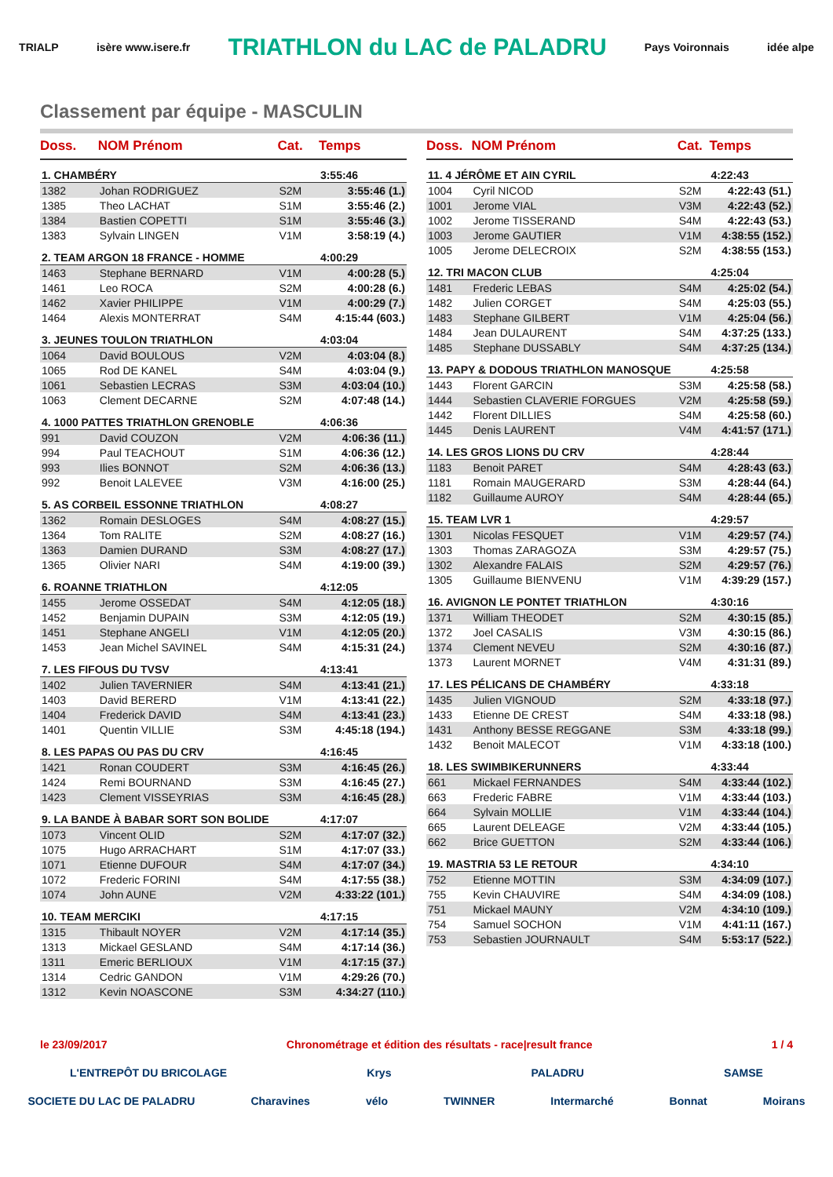TRIALP isère www.isere.fr TRIATHLON du LAC de PALADRU Pays Voironnais idée alpe
Classement par équipe - MASCULIN
| Doss. | NOM Prénom | Cat. | Temps |
| --- | --- | --- | --- |
| 1. CHAMBÉRY | | | 3:55:46 |
| 1382 | Johan RODRIGUEZ | S2M | 3:55:46 (1.) |
| 1385 | Theo LACHAT | S1M | 3:55:46 (2.) |
| 1384 | Bastien COPETTI | S1M | 3:55:46 (3.) |
| 1383 | Sylvain LINGEN | V1M | 3:58:19 (4.) |
| 2. TEAM ARGON 18 FRANCE - HOMME | | | 4:00:29 |
| 1463 | Stephane BERNARD | V1M | 4:00:28 (5.) |
| 1461 | Leo ROCA | S2M | 4:00:28 (6.) |
| 1462 | Xavier PHILIPPE | V1M | 4:00:29 (7.) |
| 1464 | Alexis MONTERRAT | S4M | 4:15:44 (603.) |
| 3. JEUNES TOULON TRIATHLON | | | 4:03:04 |
| 1064 | David BOULOUS | V2M | 4:03:04 (8.) |
| 1065 | Rod DE KANEL | S4M | 4:03:04 (9.) |
| 1061 | Sebastien LECRAS | S3M | 4:03:04 (10.) |
| 1063 | Clement DECARNE | S2M | 4:07:48 (14.) |
| 4. 1000 PATTES TRIATHLON GRENOBLE | | | 4:06:36 |
| 991 | David COUZON | V2M | 4:06:36 (11.) |
| 994 | Paul TEACHOUT | S1M | 4:06:36 (12.) |
| 993 | Ilies BONNOT | S2M | 4:06:36 (13.) |
| 992 | Benoit LALEVEE | V3M | 4:16:00 (25.) |
| 5. AS CORBEIL ESSONNE TRIATHLON | | | 4:08:27 |
| 1362 | Romain DESLOGES | S4M | 4:08:27 (15.) |
| 1364 | Tom RALITE | S2M | 4:08:27 (16.) |
| 1363 | Damien DURAND | S3M | 4:08:27 (17.) |
| 1365 | Olivier NARI | S4M | 4:19:00 (39.) |
| 6. ROANNE TRIATHLON | | | 4:12:05 |
| 1455 | Jerome OSSEDAT | S4M | 4:12:05 (18.) |
| 1452 | Benjamin DUPAIN | S3M | 4:12:05 (19.) |
| 1451 | Stephane ANGELI | V1M | 4:12:05 (20.) |
| 1453 | Jean Michel SAVINEL | S4M | 4:15:31 (24.) |
| 7. LES FIFOUS DU TVSV | | | 4:13:41 |
| 1402 | Julien TAVERNIER | S4M | 4:13:41 (21.) |
| 1403 | David BERERD | V1M | 4:13:41 (22.) |
| 1404 | Frederick DAVID | S4M | 4:13:41 (23.) |
| 1401 | Quentin VILLIE | S3M | 4:45:18 (194.) |
| 8. LES PAPAS OU PAS DU CRV | | | 4:16:45 |
| 1421 | Ronan COUDERT | S3M | 4:16:45 (26.) |
| 1424 | Remi BOURNAND | S3M | 4:16:45 (27.) |
| 1423 | Clement VISSEYRIAS | S3M | 4:16:45 (28.) |
| 9. LA BANDE À BABAR SORT SON BOLIDE | | | 4:17:07 |
| 1073 | Vincent OLID | S2M | 4:17:07 (32.) |
| 1075 | Hugo ARRACHART | S1M | 4:17:07 (33.) |
| 1071 | Etienne DUFOUR | S4M | 4:17:07 (34.) |
| 1072 | Frederic FORINI | S4M | 4:17:55 (38.) |
| 1074 | John AUNE | V2M | 4:33:22 (101.) |
| 10. TEAM MERCIKI | | | 4:17:15 |
| 1315 | Thibault NOYER | V2M | 4:17:14 (35.) |
| 1313 | Mickael GESLAND | S4M | 4:17:14 (36.) |
| 1311 | Emeric BERLIOUX | V1M | 4:17:15 (37.) |
| 1314 | Cedric GANDON | V1M | 4:29:26 (70.) |
| 1312 | Kevin NOASCONE | S3M | 4:34:27 (110.) |
| Doss. | NOM Prénom | Cat. | Temps |
| --- | --- | --- | --- |
| 11. 4 JÉRÔME ET AIN CYRIL | | | 4:22:43 |
| 1004 | Cyril NICOD | S2M | 4:22:43 (51.) |
| 1001 | Jerome VIAL | V3M | 4:22:43 (52.) |
| 1002 | Jerome TISSERAND | S4M | 4:22:43 (53.) |
| 1003 | Jerome GAUTIER | V1M | 4:38:55 (152.) |
| 1005 | Jerome DELECROIX | S2M | 4:38:55 (153.) |
| 12. TRI MACON CLUB | | | 4:25:04 |
| 1481 | Frederic LEBAS | S4M | 4:25:02 (54.) |
| 1482 | Julien CORGET | S4M | 4:25:03 (55.) |
| 1483 | Stephane GILBERT | V1M | 4:25:04 (56.) |
| 1484 | Jean DULAURENT | S4M | 4:37:25 (133.) |
| 1485 | Stephane DUSSABLY | S4M | 4:37:25 (134.) |
| 13. PAPY & DODOUS TRIATHLON MANOSQUE | | | 4:25:58 |
| 1443 | Florent GARCIN | S3M | 4:25:58 (58.) |
| 1444 | Sebastien CLAVERIE FORGUES | V2M | 4:25:58 (59.) |
| 1442 | Florent DILLIES | S4M | 4:25:58 (60.) |
| 1445 | Denis LAURENT | V4M | 4:41:57 (171.) |
| 14. LES GROS LIONS DU CRV | | | 4:28:44 |
| 1183 | Benoit PARET | S4M | 4:28:43 (63.) |
| 1181 | Romain MAUGERARD | S3M | 4:28:44 (64.) |
| 1182 | Guillaume AUROY | S4M | 4:28:44 (65.) |
| 15. TEAM LVR 1 | | | 4:29:57 |
| 1301 | Nicolas FESQUET | V1M | 4:29:57 (74.) |
| 1303 | Thomas ZARAGOZA | S3M | 4:29:57 (75.) |
| 1302 | Alexandre FALAIS | S2M | 4:29:57 (76.) |
| 1305 | Guillaume BIENVENU | V1M | 4:39:29 (157.) |
| 16. AVIGNON LE PONTET TRIATHLON | | | 4:30:16 |
| 1371 | William THEODET | S2M | 4:30:15 (85.) |
| 1372 | Joel CASALIS | V3M | 4:30:15 (86.) |
| 1374 | Clement NEVEU | S2M | 4:30:16 (87.) |
| 1373 | Laurent MORNET | V4M | 4:31:31 (89.) |
| 17. LES PÉLICANS DE CHAMBÉRY | | | 4:33:18 |
| 1435 | Julien VIGNOUD | S2M | 4:33:18 (97.) |
| 1433 | Etienne DE CREST | S4M | 4:33:18 (98.) |
| 1431 | Anthony BESSE REGGANE | S3M | 4:33:18 (99.) |
| 1432 | Benoit MALECOT | V1M | 4:33:18 (100.) |
| 18. LES SWIMBIKERUNNERS | | | 4:33:44 |
| 661 | Mickael FERNANDES | S4M | 4:33:44 (102.) |
| 663 | Frederic FABRE | V1M | 4:33:44 (103.) |
| 664 | Sylvain MOLLIE | V1M | 4:33:44 (104.) |
| 665 | Laurent DELEAGE | V2M | 4:33:44 (105.) |
| 662 | Brice GUETTON | S2M | 4:33:44 (106.) |
| 19. MASTRIA 53 LE RETOUR | | | 4:34:10 |
| 752 | Etienne MOTTIN | S3M | 4:34:09 (107.) |
| 755 | Kevin CHAUVIRE | S4M | 4:34:09 (108.) |
| 751 | Mickael MAUNY | V2M | 4:34:10 (109.) |
| 754 | Samuel SOCHON | V1M | 4:41:11 (167.) |
| 753 | Sebastien JOURNAULT | S4M | 5:53:17 (522.) |
le 23/09/2017 Chronométrage et édition des résultats - race|result france 1 / 4
L'ENTREPÔT DU BRICOLAGE Krys PALADRU SAMSE
SOCIETE DU LAC DE PALADRU Charavines vélo TWINNER Intermarché Bonnat Moirans